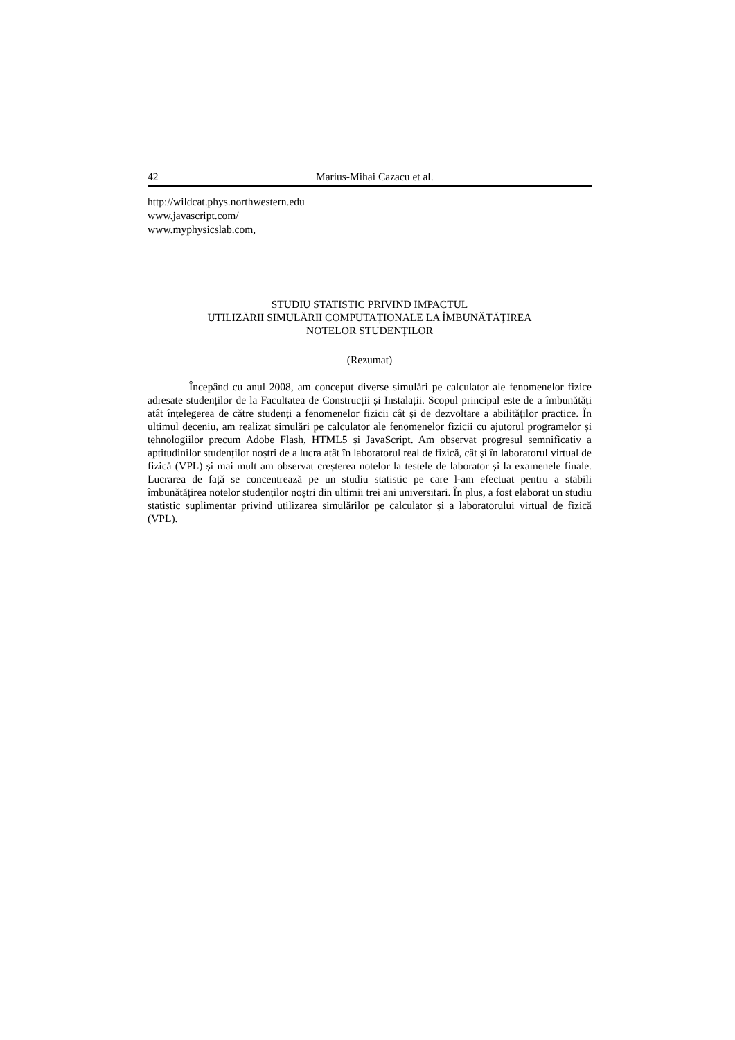42 Marius-Mihai Cazacu et al.
http://wildcat.phys.northwestern.edu
www.javascript.com/
www.myphysicslab.com,
STUDIU STATISTIC PRIVIND IMPACTUL
UTILIZĂRII SIMULĂRII COMPUTAȚIONALE LA ÎMBUNĂTĂȚIREA
NOTELOR STUDENȚILOR
(Rezumat)
Începând cu anul 2008, am conceput diverse simulări pe calculator ale fenomenelor fizice adresate studenților de la Facultatea de Construcții și Instalații. Scopul principal este de a îmbunătăți atât înțelegerea de către studenți a fenomenelor fizicii cât și de dezvoltare a abilităților practice. În ultimul deceniu, am realizat simulări pe calculator ale fenomenelor fizicii cu ajutorul programelor și tehnologiilor precum Adobe Flash, HTML5 și JavaScript. Am observat progresul semnificativ a aptitudinilor studenților noștri de a lucra atât în laboratorul real de fizică, cât și în laboratorul virtual de fizică (VPL) și mai mult am observat creșterea notelor la testele de laborator și la examenele finale. Lucrarea de față se concentrează pe un studiu statistic pe care l-am efectuat pentru a stabili îmbunătățirea notelor studenților noștri din ultimii trei ani universitari. În plus, a fost elaborat un studiu statistic suplimentar privind utilizarea simulărilor pe calculator și a laboratorului virtual de fizică (VPL).